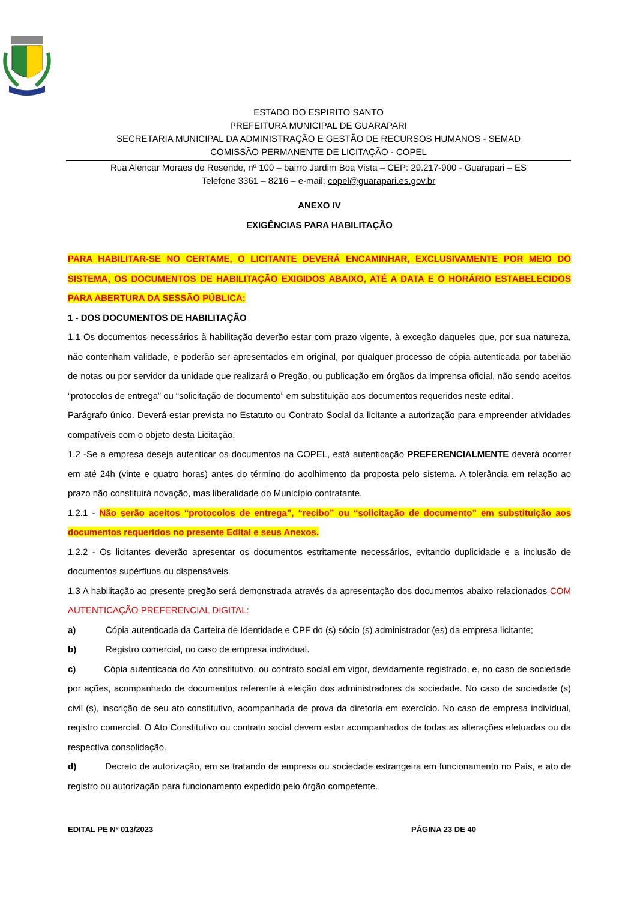ESTADO DO ESPIRITO SANTO
PREFEITURA MUNICIPAL DE GUARAPARI
SECRETARIA MUNICIPAL DA ADMINISTRAÇÃO E GESTÃO DE RECURSOS HUMANOS - SEMAD
COMISSÃO PERMANENTE DE LICITAÇÃO - COPEL
Rua Alencar Moraes de Resende, nº 100 – bairro Jardim Boa Vista – CEP: 29.217-900 - Guarapari – ES
Telefone 3361 – 8216 – e-mail: copel@guarapari.es.gov.br
ANEXO IV
EXIGÊNCIAS PARA HABILITAÇÃO
PARA HABILITAR-SE NO CERTAME, O LICITANTE DEVERÁ ENCAMINHAR, EXCLUSIVAMENTE POR MEIO DO SISTEMA, OS DOCUMENTOS DE HABILITAÇÃO EXIGIDOS ABAIXO, ATÉ A DATA E O HORÁRIO ESTABELECIDOS PARA ABERTURA DA SESSÃO PÚBLICA:
1 - DOS DOCUMENTOS DE HABILITAÇÃO
1.1 Os documentos necessários à habilitação deverão estar com prazo vigente, à exceção daqueles que, por sua natureza, não contenham validade, e poderão ser apresentados em original, por qualquer processo de cópia autenticada por tabelião de notas ou por servidor da unidade que realizará o Pregão, ou publicação em órgãos da imprensa oficial, não sendo aceitos “protocolos de entrega” ou “solicitação de documento” em substituição aos documentos requeridos neste edital.
Parágrafo único. Deverá estar prevista no Estatuto ou Contrato Social da licitante a autorização para empreender atividades compatíveis com o objeto desta Licitação.
1.2 -Se a empresa deseja autenticar os documentos na COPEL, está autenticação PREFERENCIALMENTE deverá ocorrer em até 24h (vinte e quatro horas) antes do término do acolhimento da proposta pelo sistema. A tolerância em relação ao prazo não constituirá novação, mas liberalidade do Município contratante.
1.2.1 - Não serão aceitos “protocolos de entrega”, “recibo” ou “solicitação de documento” em substituição aos documentos requeridos no presente Edital e seus Anexos.
1.2.2 - Os licitantes deverão apresentar os documentos estritamente necessários, evitando duplicidade e a inclusão de documentos supérfluos ou dispensáveis.
1.3 A habilitação ao presente pregão será demonstrada através da apresentação dos documentos abaixo relacionados COM AUTENTICAÇÃO PREFERENCIAL DIGITAL:
a) Cópia autenticada da Carteira de Identidade e CPF do (s) sócio (s) administrador (es) da empresa licitante;
b) Registro comercial, no caso de empresa individual.
c) Cópia autenticada do Ato constitutivo, ou contrato social em vigor, devidamente registrado, e, no caso de sociedade por ações, acompanhado de documentos referente à eleição dos administradores da sociedade. No caso de sociedade (s) civil (s), inscrição de seu ato constitutivo, acompanhada de prova da diretoria em exercício. No caso de empresa individual, registro comercial. O Ato Constitutivo ou contrato social devem estar acompanhados de todas as alterações efetuadas ou da respectiva consolidação.
d) Decreto de autorização, em se tratando de empresa ou sociedade estrangeira em funcionamento no País, e ato de registro ou autorização para funcionamento expedido pelo órgão competente.
EDITAL PE Nº 013/2023 PÁGINA 23 DE 40